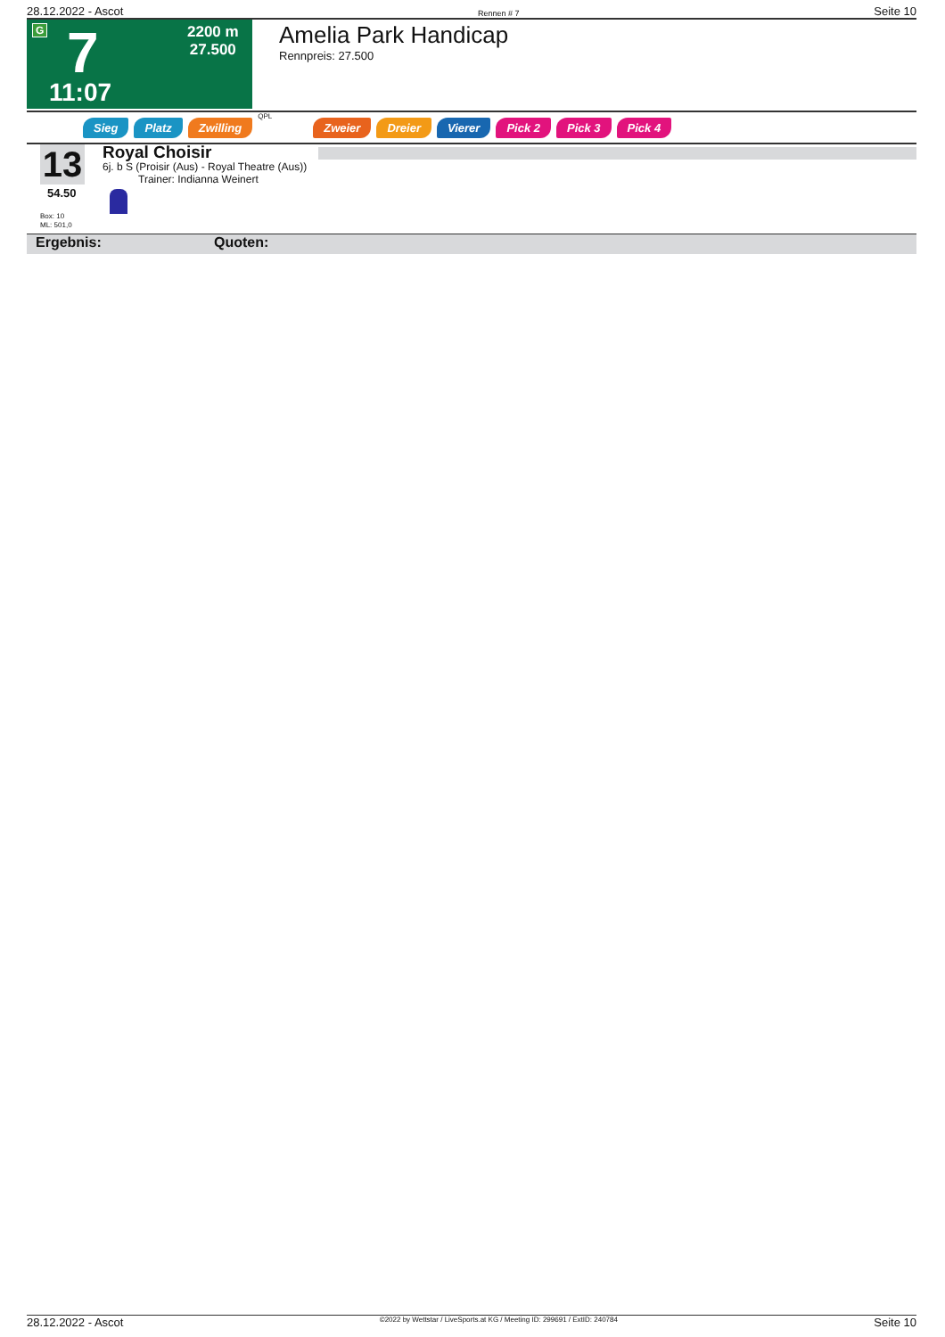28.12.2022 - Ascot Rennen # 7 Seite 10
G 7
2200 m
27.500
11:07
Amelia Park Handicap
Rennpreis: 27.500
Sieg Platz Zwilling QPL Zweier Dreier Vierer Pick 2 Pick 3 Pick 4
13
54.50
Box: 10
ML: 501,0
Royal Choisir
6j. b S (Proisir (Aus) - Royal Theatre (Aus))
Trainer: Indianna Weinert
Ergebnis: Quoten:
28.12.2022 - Ascot ©2022 by Wettstar / LiveSports.at KG / Meeting ID: 299691 / ExtID: 240784 Seite 10